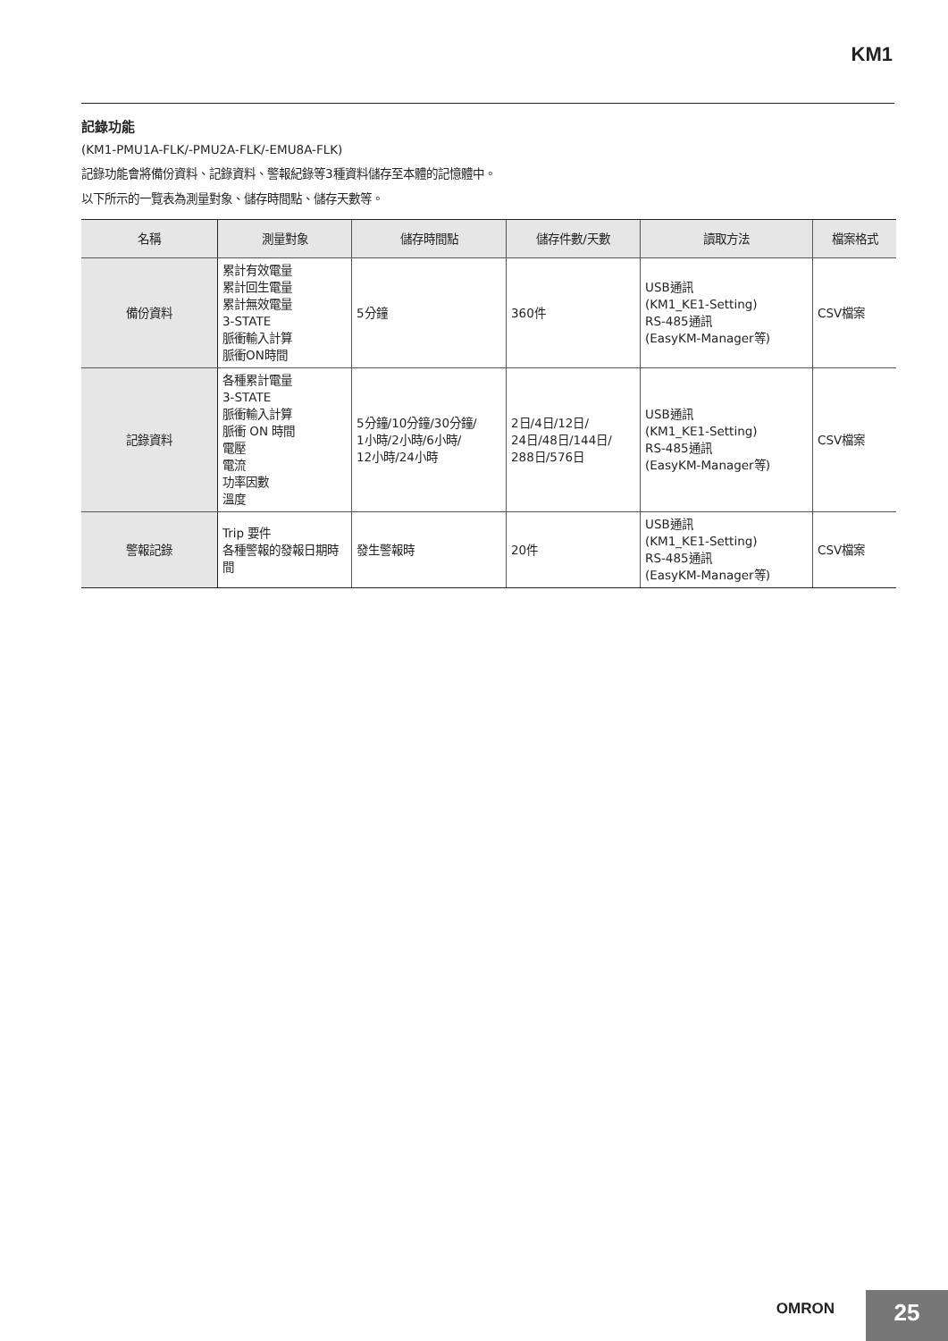KM1
記錄功能
(KM1-PMU1A-FLK/-PMU2A-FLK/-EMU8A-FLK)
記錄功能會將備份資料、記錄資料、警報紀錄等3種資料儲存至本體的記憶體中。
以下所示的一覽表為測量對象、儲存時間點、儲存天數等。
| 名稱 | 測量對象 | 儲存時間點 | 儲存件數/天數 | 讀取方法 | 檔案格式 |
| --- | --- | --- | --- | --- | --- |
| 備份資料 | 累計有效電量 累計回生電量 累計無效電量 3-STATE 脈衝輸入計算 脈衝ON時間 | 5分鐘 | 360件 | USB通訊 (KM1_KE1-Setting) RS-485通訊 (EasyKM-Manager等) | CSV檔案 |
| 記錄資料 | 各種累計電量 3-STATE 脈衝輸入計算 脈衝 ON 時間 電壓 電流 功率因數 溫度 | 5分鐘/10分鐘/30分鐘/ 1小時/2小時/6小時/ 12小時/24小時 | 2日/4日/12日/ 24日/48日/144日/ 288日/576日 | USB通訊 (KM1_KE1-Setting) RS-485通訊 (EasyKM-Manager等) | CSV檔案 |
| 警報記錄 | Trip 要件 各種警報的發報日期時間 | 發生警報時 | 20件 | USB通訊 (KM1_KE1-Setting) RS-485通訊 (EasyKM-Manager等) | CSV檔案 |
OMRON
25